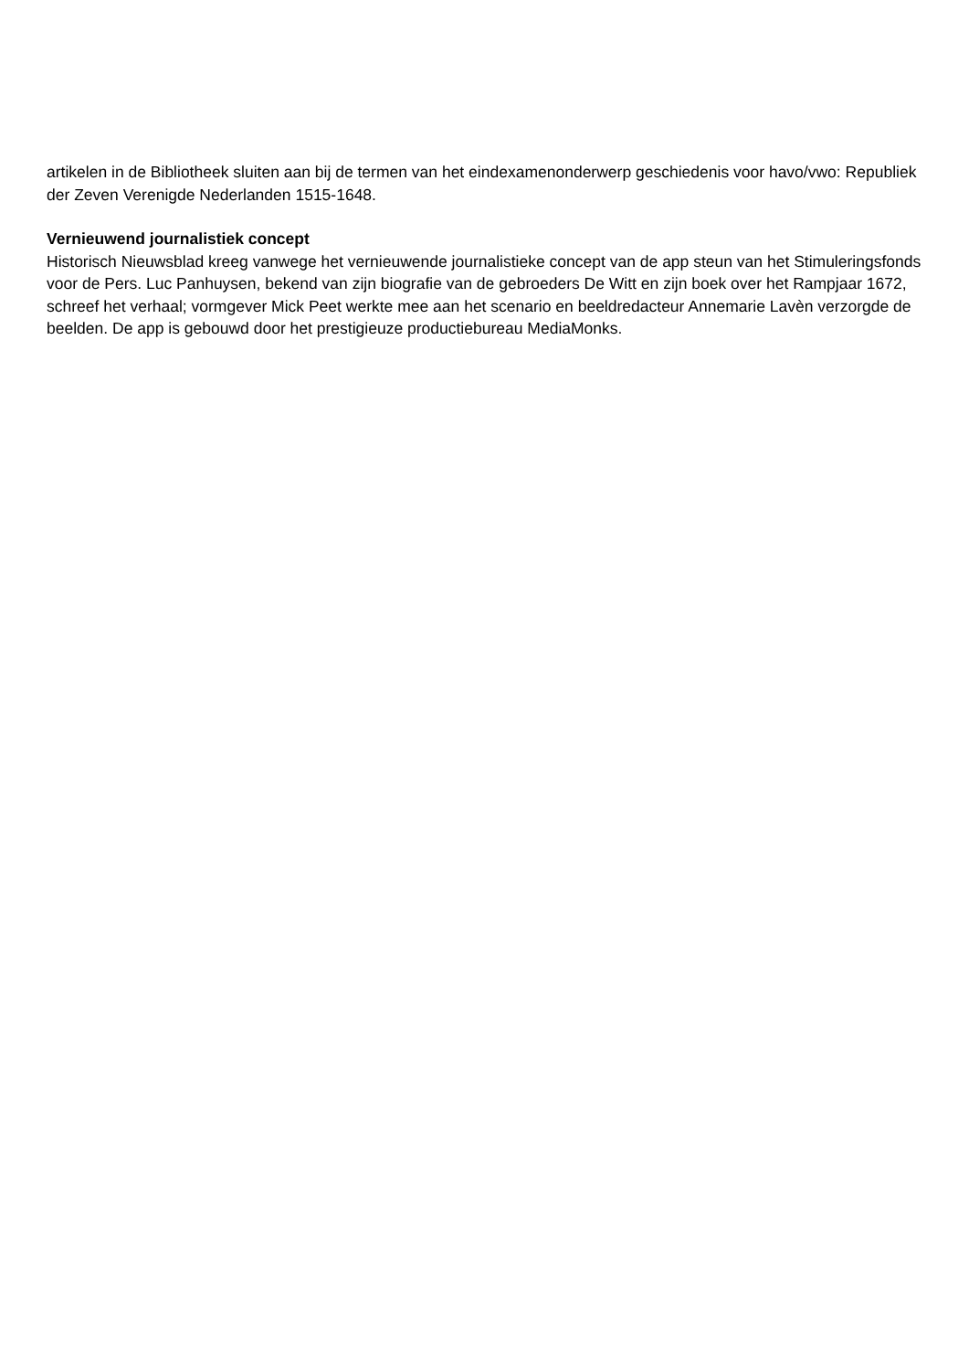artikelen in de Bibliotheek sluiten aan bij de termen van het eindexamenonderwerp geschiedenis voor havo/vwo: Republiek der Zeven Verenigde Nederlanden 1515-1648.
Vernieuwend journalistiek concept
Historisch Nieuwsblad kreeg vanwege het vernieuwende journalistieke concept van de app steun van het Stimuleringsfonds voor de Pers. Luc Panhuysen, bekend van zijn biografie van de gebroeders De Witt en zijn boek over het Rampjaar 1672, schreef het verhaal; vormgever Mick Peet werkte mee aan het scenario en beeldredacteur Annemarie Lavèn verzorgde de beelden. De app is gebouwd door het prestigieuze productiebureau MediaMonks.